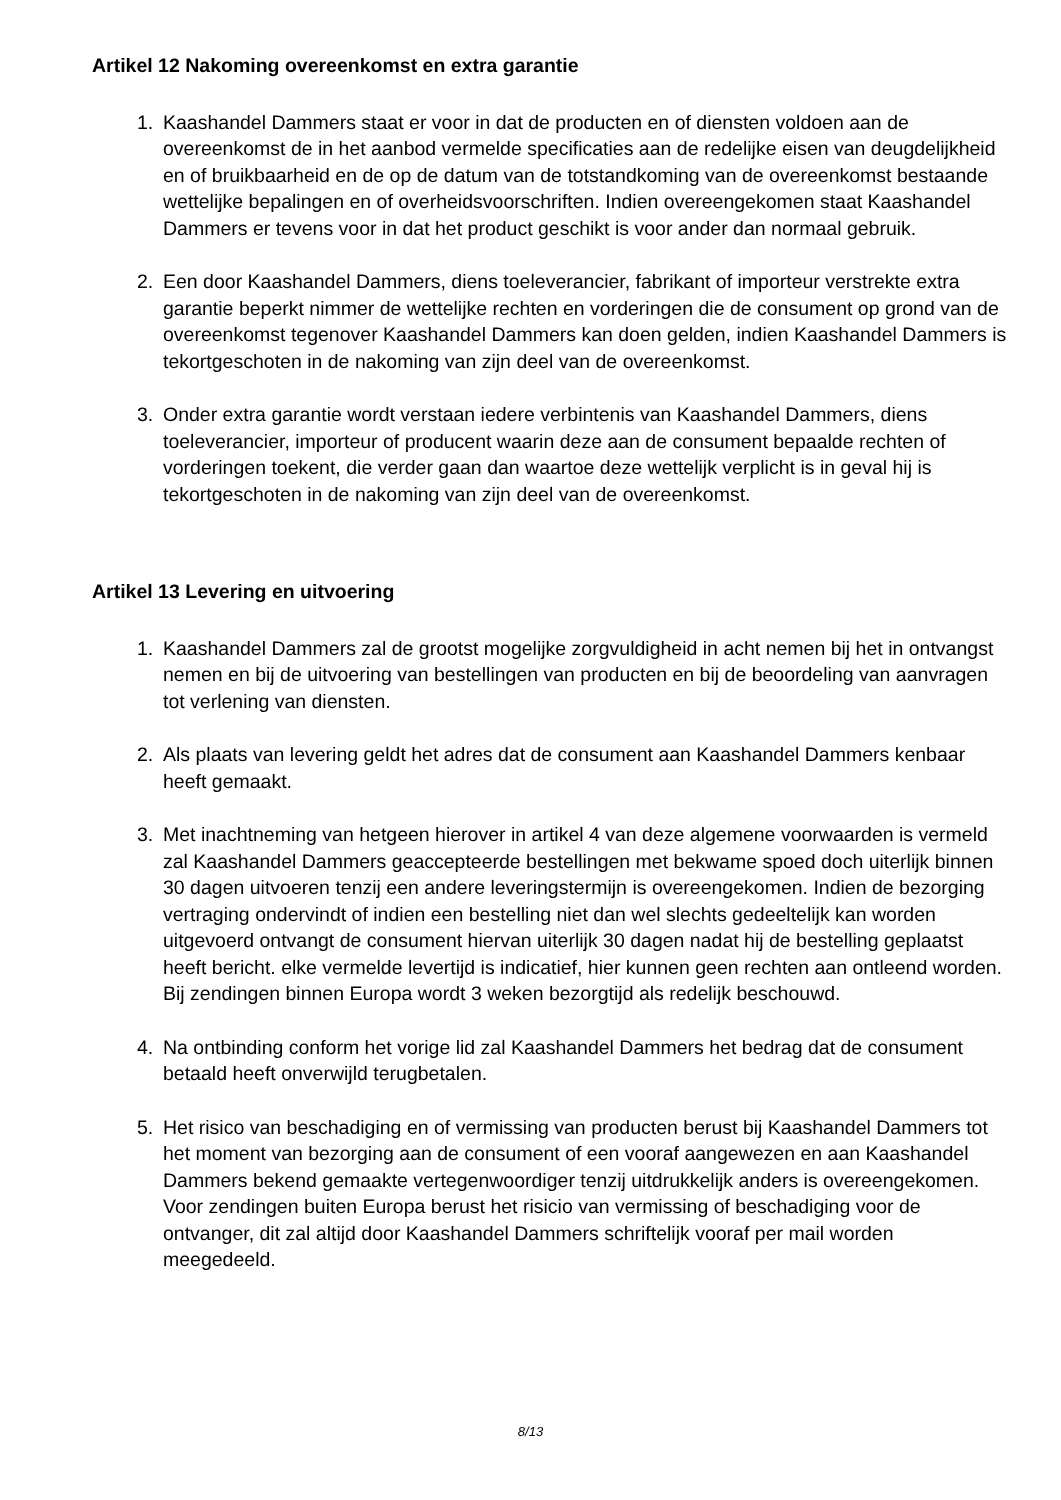Artikel 12 Nakoming overeenkomst en extra garantie
1. Kaashandel Dammers staat er voor in dat de producten en of diensten voldoen aan de overeenkomst de in het aanbod vermelde specificaties aan de redelijke eisen van deugdelijkheid en of bruikbaarheid en de op de datum van de totstandkoming van de overeenkomst bestaande wettelijke bepalingen en of overheidsvoorschriften. Indien overeengekomen staat Kaashandel Dammers er tevens voor in dat het product geschikt is voor ander dan normaal gebruik.
2. Een door Kaashandel Dammers, diens toeleverancier, fabrikant of importeur verstrekte extra garantie beperkt nimmer de wettelijke rechten en vorderingen die de consument op grond van de overeenkomst tegenover Kaashandel Dammers kan doen gelden, indien Kaashandel Dammers is tekortgeschoten in de nakoming van zijn deel van de overeenkomst.
3. Onder extra garantie wordt verstaan iedere verbintenis van Kaashandel Dammers, diens toeleverancier, importeur of producent waarin deze aan de consument bepaalde rechten of vorderingen toekent, die verder gaan dan waartoe deze wettelijk verplicht is in geval hij is tekortgeschoten in de nakoming van zijn deel van de overeenkomst.
Artikel 13 Levering en uitvoering
1. Kaashandel Dammers zal de grootst mogelijke zorgvuldigheid in acht nemen bij het in ontvangst nemen en bij de uitvoering van bestellingen van producten en bij de beoordeling van aanvragen tot verlening van diensten.
2. Als plaats van levering geldt het adres dat de consument aan Kaashandel Dammers kenbaar heeft gemaakt.
3. Met inachtneming van hetgeen hierover in artikel 4 van deze algemene voorwaarden is vermeld zal Kaashandel Dammers geaccepteerde bestellingen met bekwame spoed doch uiterlijk binnen 30 dagen uitvoeren tenzij een andere leveringstermijn is overeengekomen. Indien de bezorging vertraging ondervindt of indien een bestelling niet dan wel slechts gedeeltelijk kan worden uitgevoerd ontvangt de consument hiervan uiterlijk 30 dagen nadat hij de bestelling geplaatst heeft bericht. elke vermelde levertijd is indicatief, hier kunnen geen rechten aan ontleend worden. Bij zendingen binnen Europa wordt 3 weken bezorgtijd als redelijk beschouwd.
4. Na ontbinding conform het vorige lid zal Kaashandel Dammers het bedrag dat de consument betaald heeft onverwijld terugbetalen.
5. Het risico van beschadiging en of vermissing van producten berust bij Kaashandel Dammers tot het moment van bezorging aan de consument of een vooraf aangewezen en aan Kaashandel Dammers bekend gemaakte vertegenwoordiger tenzij uitdrukkelijk anders is overeengekomen. Voor zendingen buiten Europa berust het risicio van vermissing of beschadiging voor de ontvanger, dit zal altijd door Kaashandel Dammers schriftelijk vooraf per mail worden meegedeeld.
8/13